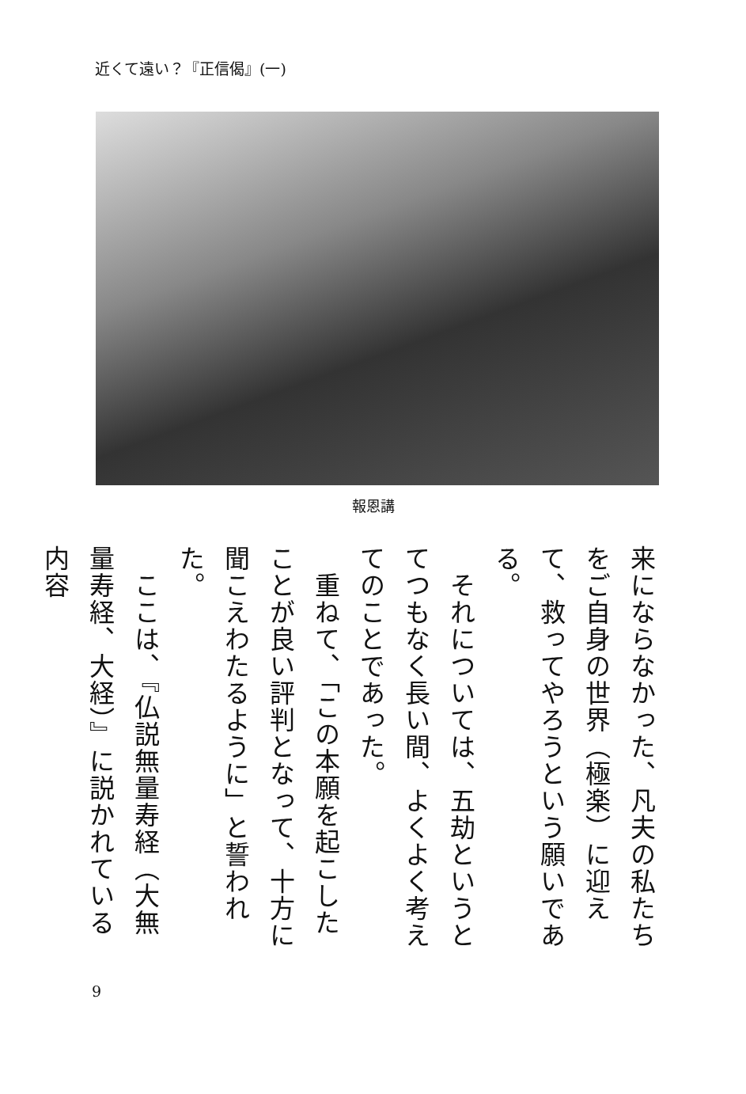近くて遠い？『正信偈』(一)
報恩講
来にならなかった、凡夫の私たちをご自身の世界（極楽）に迎えて、救ってやろうという願いである。
　それについては、五劫というとてつもなく長い間、よくよく考えてのことであった。
　重ねて、「この本願を起こしたことが良い評判となって、十方に聞こえわたるように」と誓われた。
　ここは、『仏説無量寿経（大無量寿経、大経）』に説かれている内容
9